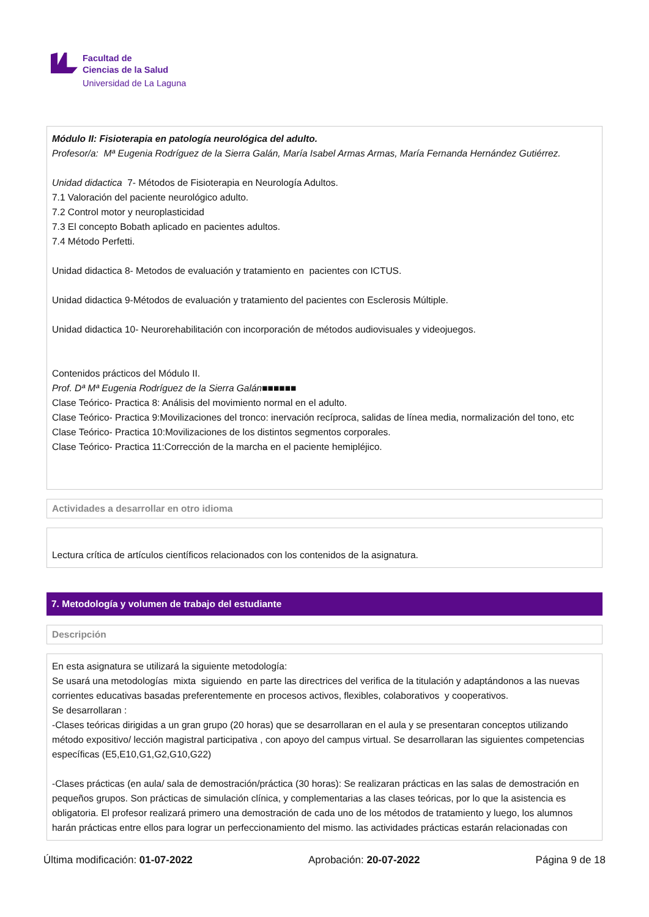Facultad de
Ciencias de la Salud
Universidad de La Laguna
Módulo II: Fisioterapia en patología neurológica del adulto.
Profesor/a: Mª Eugenia Rodríguez de la Sierra Galán, María Isabel Armas Armas, María Fernanda Hernández Gutiérrez.
Unidad didactica 7- Métodos de Fisioterapia en Neurología Adultos.
7.1 Valoración del paciente neurológico adulto.
7.2 Control motor y neuroplasticidad
7.3 El concepto Bobath aplicado en pacientes adultos.
7.4 Método Perfetti.
Unidad didactica 8- Metodos de evaluación y tratamiento en pacientes con ICTUS.
Unidad didactica 9-Métodos de evaluación y tratamiento del pacientes con Esclerosis Múltiple.
Unidad didactica 10- Neurorehabilitación con incorporación de métodos audiovisuales y videojuegos.
Contenidos prácticos del Módulo II.
Prof. Dª Mª Eugenia Rodríguez de la Sierra Galán■■■■■■
Clase Teórico- Practica 8: Análisis del movimiento normal en el adulto.
Clase Teórico- Practica 9:Movilizaciones del tronco: inervación recíproca, salidas de línea media, normalización del tono, etc
Clase Teórico- Practica 10:Movilizaciones de los distintos segmentos corporales.
Clase Teórico- Practica 11:Corrección de la marcha en el paciente hemipléjico.
Actividades a desarrollar en otro idioma
Lectura crítica de artículos científicos relacionados con los contenidos de la asignatura.
7. Metodología y volumen de trabajo del estudiante
Descripción
En esta asignatura se utilizará la siguiente metodología:
Se usará una metodologías mixta siguiendo en parte las directrices del verifica de la titulación y adaptándonos a las nuevas corrientes educativas basadas preferentemente en procesos activos, flexibles, colaborativos y cooperativos.
Se desarrollaran :
-Clases teóricas dirigidas a un gran grupo (20 horas) que se desarrollaran en el aula y se presentaran conceptos utilizando método expositivo/ lección magistral participativa , con apoyo del campus virtual. Se desarrollaran las siguientes competencias específicas (E5,E10,G1,G2,G10,G22)
-Clases prácticas (en aula/ sala de demostración/práctica (30 horas): Se realizaran prácticas en las salas de demostración en pequeños grupos. Son prácticas de simulación clínica, y complementarias a las clases teóricas, por lo que la asistencia es obligatoria. El profesor realizará primero una demostración de cada uno de los métodos de tratamiento y luego, los alumnos harán prácticas entre ellos para lograr un perfeccionamiento del mismo. las actividades prácticas estarán relacionadas con
Última modificación: 01-07-2022 Aprobación: 20-07-2022 Página 9 de 18